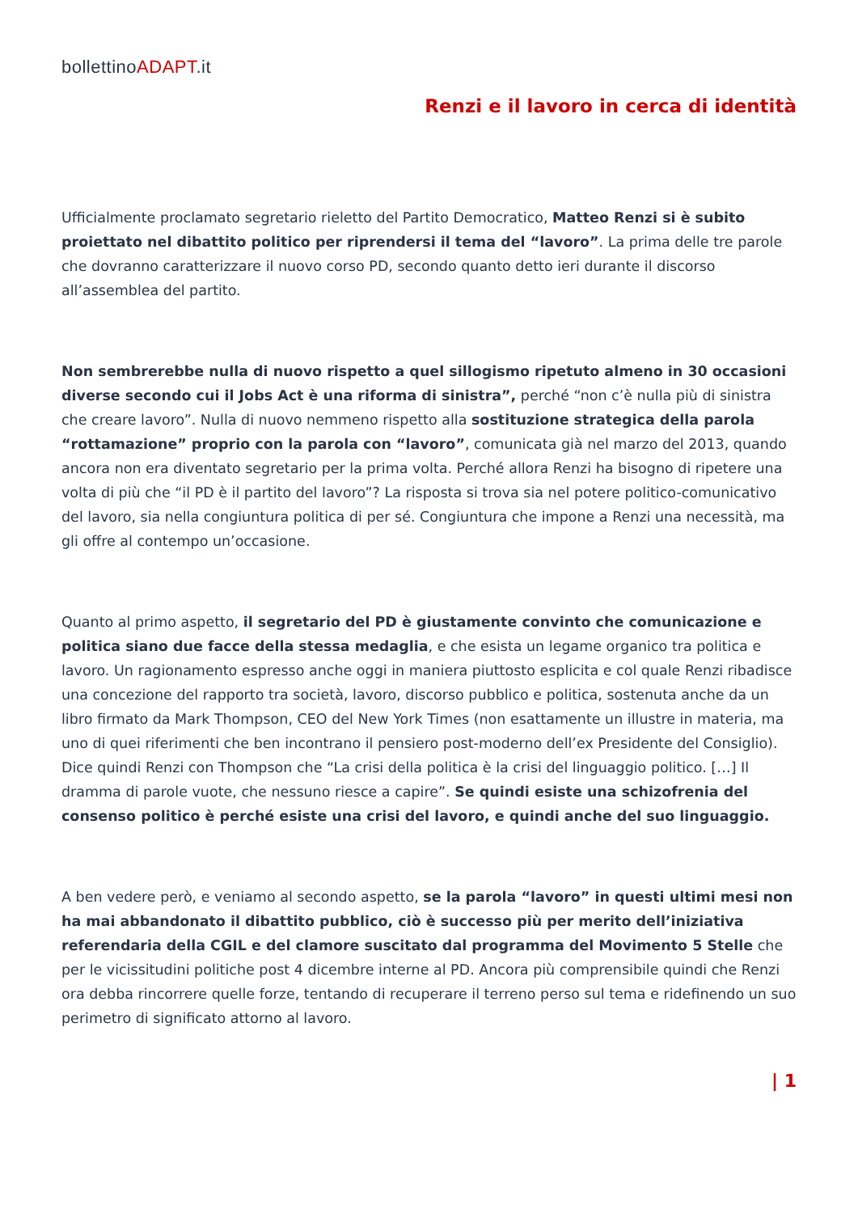bollettinoADAPT.it
Renzi e il lavoro in cerca di identità
Ufficialmente proclamato segretario rieletto del Partito Democratico, Matteo Renzi si è subito proiettato nel dibattito politico per riprendersi il tema del “lavoro”. La prima delle tre parole che dovranno caratterizzare il nuovo corso PD, secondo quanto detto ieri durante il discorso all’assemblea del partito.
Non sembrerebbe nulla di nuovo rispetto a quel sillogismo ripetuto almeno in 30 occasioni diverse secondo cui il Jobs Act è una riforma di sinistra”, perché “non c’è nulla più di sinistra che creare lavoro”. Nulla di nuovo nemmeno rispetto alla sostituzione strategica della parola “rottamazione” proprio con la parola con “lavoro”, comunicata già nel marzo del 2013, quando ancora non era diventato segretario per la prima volta. Perché allora Renzi ha bisogno di ripetere una volta di più che “il PD è il partito del lavoro”? La risposta si trova sia nel potere politico-comunicativo del lavoro, sia nella congiuntura politica di per sé. Congiuntura che impone a Renzi una necessità, ma gli offre al contempo un’occasione.
Quanto al primo aspetto, il segretario del PD è giustamente convinto che comunicazione e politica siano due facce della stessa medaglia, e che esista un legame organico tra politica e lavoro. Un ragionamento espresso anche oggi in maniera piuttosto esplicita e col quale Renzi ribadisce una concezione del rapporto tra società, lavoro, discorso pubblico e politica, sostenuta anche da un libro firmato da Mark Thompson, CEO del New York Times (non esattamente un illustre in materia, ma uno di quei riferimenti che ben incontrano il pensiero post-moderno dell’ex Presidente del Consiglio). Dice quindi Renzi con Thompson che “La crisi della politica è la crisi del linguaggio politico. […] Il dramma di parole vuote, che nessuno riesce a capire”. Se quindi esiste una schizofrenia del consenso politico è perché esiste una crisi del lavoro, e quindi anche del suo linguaggio.
A ben vedere però, e veniamo al secondo aspetto, se la parola “lavoro” in questi ultimi mesi non ha mai abbandonato il dibattito pubblico, ciò è successo più per merito dell’iniziativa referendaria della CGIL e del clamore suscitato dal programma del Movimento 5 Stelle che per le vicissitudini politiche post 4 dicembre interne al PD. Ancora più comprensibile quindi che Renzi ora debba rincorrere quelle forze, tentando di recuperare il terreno perso sul tema e ridefinendo un suo perimetro di significato attorno al lavoro.
| 1